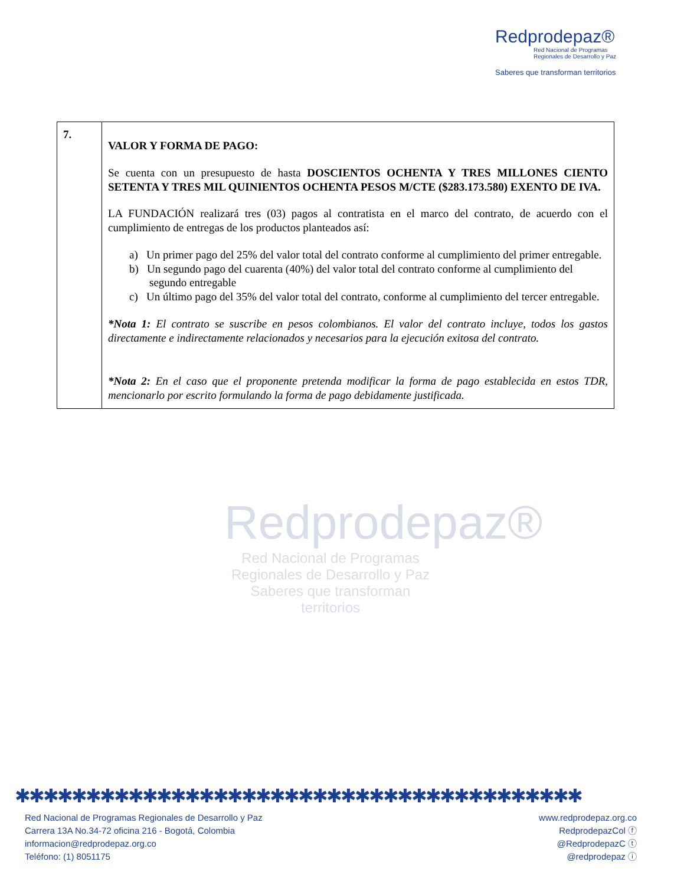Redprodepaz®
Red Nacional de Programas
Regionales de Desarrollo y Paz
Saberes que transforman territorios
Redprodepaz®
Red Nacional de Programas
Regionales de Desarrollo y Paz
Saberes que transforman territorios
| 7. | VALOR Y FORMA DE PAGO: Se cuenta con un presupuesto de hasta DOSCIENTOS OCHENTA Y TRES MILLONES CIENTO SETENTA Y TRES MIL QUINIENTOS OCHENTA PESOS M/CTE ($283.173.580) EXENTO DE IVA. LA FUNDACIÓN realizará tres (03) pagos al contratista en el marco del contrato, de acuerdo con el cumplimiento de entregas de los productos planteados así: a) Un primer pago del 25% del valor total del contrato conforme al cumplimiento del primer entregable. b) Un segundo pago del cuarenta (40%) del valor total del contrato conforme al cumplimiento del segundo entregable c) Un último pago del 35% del valor total del contrato, conforme al cumplimiento del tercer entregable. *Nota 1: El contrato se suscribe en pesos colombianos. El valor del contrato incluye, todos los gastos directamente e indirectamente relacionados y necesarios para la ejecución exitosa del contrato. *Nota 2: En el caso que el proponente pretenda modificar la forma de pago establecida en estos TDR, mencionarlo por escrito formulando la forma de pago debidamente justificada. |
✱✱✱✱✱✱✱✱✱✱✱✱✱✱✱✱✱✱✱✱✱✱✱✱✱✱✱✱✱✱✱✱✱✱✱✱✱✱✱✱
Red Nacional de Programas Regionales de Desarrollo y Paz
Carrera 13A No.34-72 oficina 216 - Bogotá, Colombia
informacion@redprodepaz.org.co
Teléfono: (1) 8051175
www.redprodepaz.org.co
RedprodepazCol ⓕ
@RedprodepazC ⓣ
@redprodepaz ⓘ